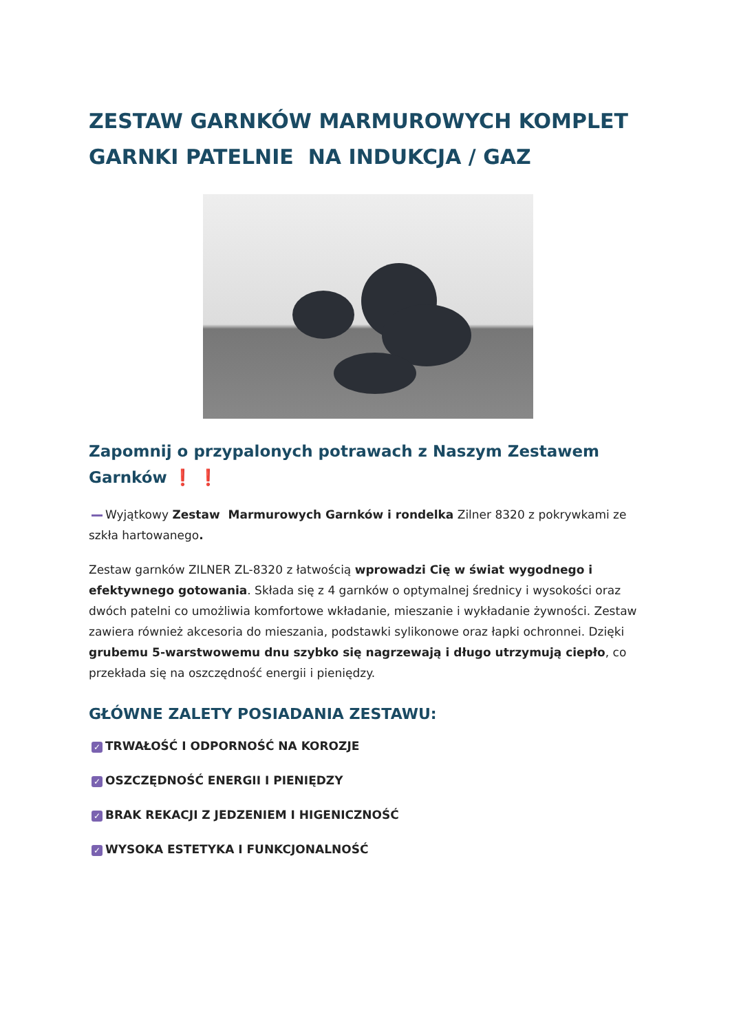ZESTAW GARNKÓW MARMUROWYCH KOMPLET GARNKI PATELNIE NA INDUKCJA / GAZ
Zapomnij o przypalonych potrawach z Naszym Zestawem Garnków ❗ ❗
Wyjątkowy Zestaw Marmurowych Garnków i rondelka Zilner 8320 z pokrywkami ze szkła hartowanego.
Zestaw garnków ZILNER ZL-8320 z łatwością wprowadzi Cię w świat wygodnego i efektywnego gotowania. Składa się z 4 garnków o optymalnej średnicy i wysokości oraz dwóch patelni co umożliwia komfortowe wkładanie, mieszanie i wykładanie żywności. Zestaw zawiera również akcesoria do mieszania, podstawki sylikonowe oraz łapki ochronnei. Dzięki grubemu 5-warstwowemu dnu szybko się nagrzewają i długo utrzymują ciepło, co przekłada się na oszczędność energii i pieniędzy.
GŁÓWNE ZALETY POSIADANIA ZESTAWU:
✓ TRWAŁOŚĆ I ODPORNOŚĆ NA KOROZJE
✓ OSZCZĘDNOŚĆ ENERGII I PIENIĘDZY
✓ BRAK REKACJI Z JEDZENIEM I HIGENICZNOŚĆ
✓ WYSOKA ESTETYKA I FUNKCJONALNOŚĆ